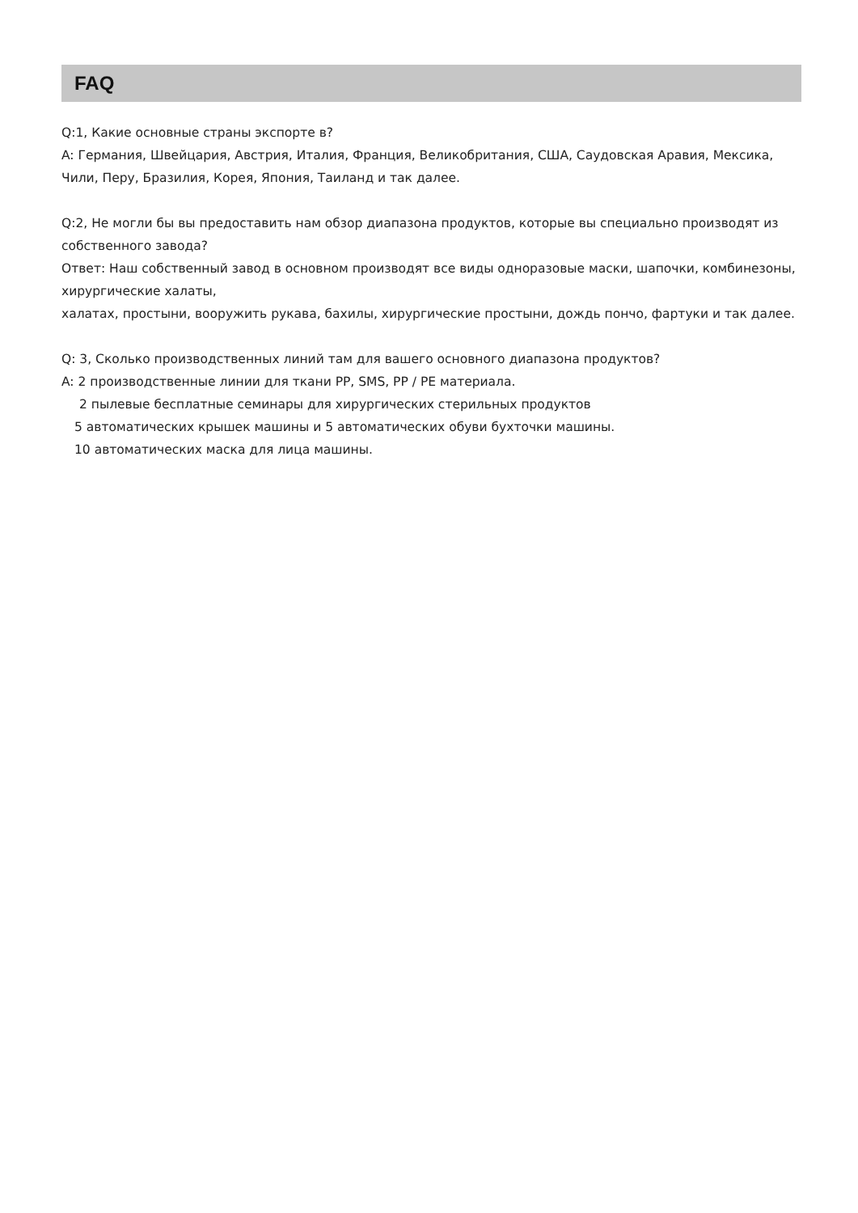FAQ
Q:1, Какие основные страны экспорте в?
A: Германия, Швейцария, Австрия, Италия, Франция, Великобритания, США, Саудовская Аравия, Мексика, Чили, Перу, Бразилия, Корея, Япония, Таиланд и так далее.
Q:2, Не могли бы вы предоставить нам обзор диапазона продуктов, которые вы специально производят из собственного завода?
Ответ: Наш собственный завод в основном производят все виды одноразовые маски, шапочки, комбинезоны, хирургические халаты,
халатах, простыни, вооружить рукава, бахилы, хирургические простыни, дождь пончо, фартуки и так далее.
Q: 3, Сколько производственных линий там для вашего основного диапазона продуктов?
A: 2 производственные линии для ткани PP, SMS, PP / PE материала.
2 пылевые бесплатные семинары для хирургических стерильных продуктов
5 автоматических крышек машины и 5 автоматических обуви бухточки машины.
10 автоматических маска для лица машины.